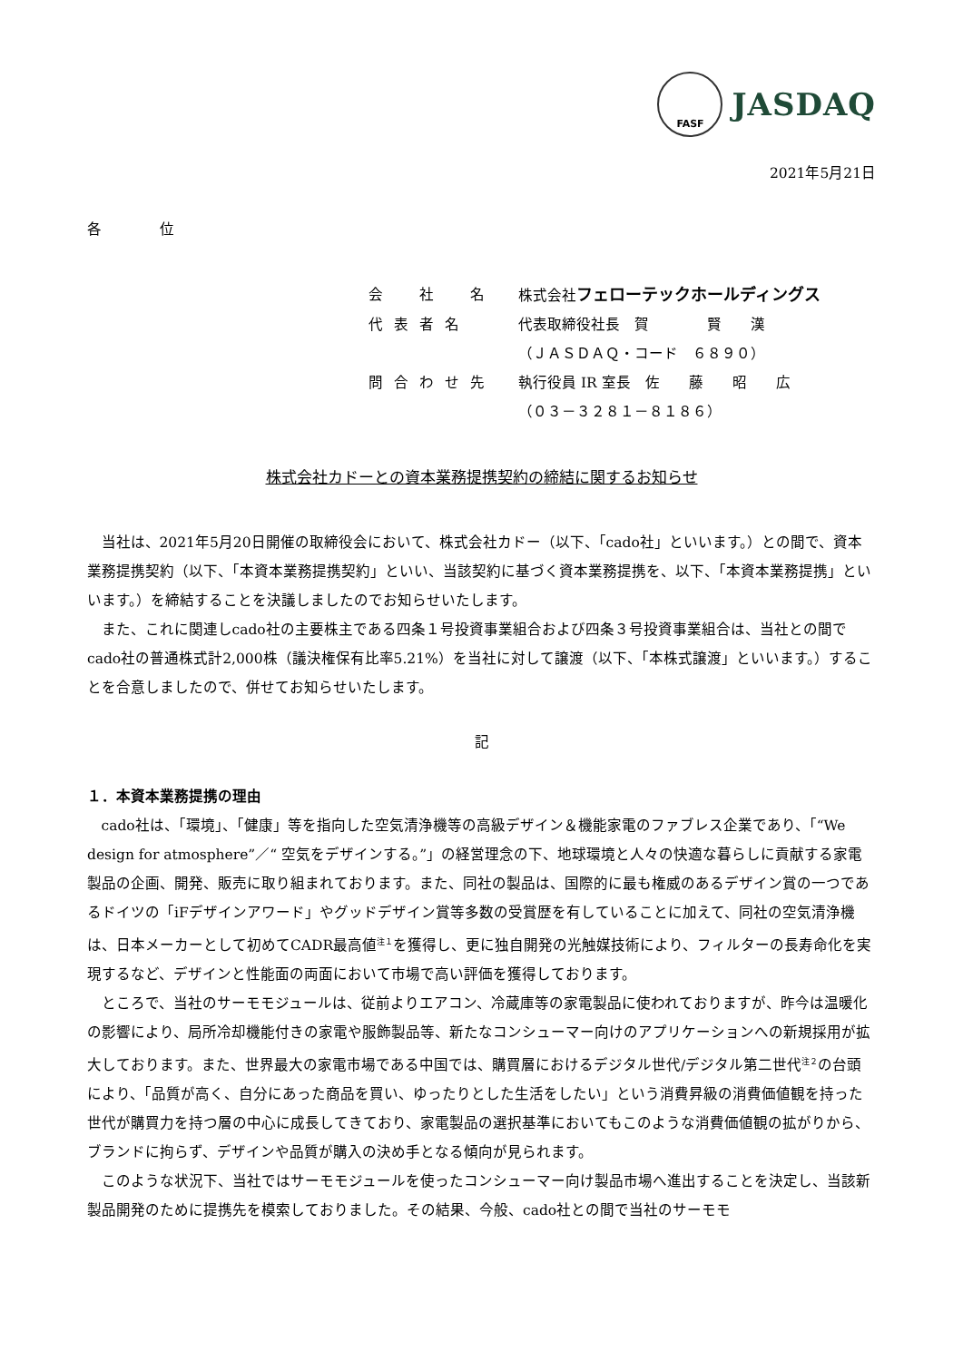FASF
JASDAQ
2021年5月21日
各　　　　位
| 会 社 名 | 株式会社 フェローテックホールディングス |
| 代表者名 | 代表取締役社長 賀 賢 漢 |
| | （ＪＡＳＤＡＱ・コード ６８９０） |
| 問合わせ先 | 執行役員 IR 室長 佐 藤 昭 広 |
| | （０３－３２８１－８１８６） |
株式会社カドーとの資本業務提携契約の締結に関するお知らせ
当社は、2021年5月20日開催の取締役会において、株式会社カドー（以下、「cado社」といいます。）との間で、資本業務提携契約（以下、「本資本業務提携契約」といい、当該契約に基づく資本業務提携を、以下、「本資本業務提携」といいます。）を締結することを決議しましたのでお知らせいたします。
また、これに関連しcado社の主要株主である四条１号投資事業組合および四条３号投資事業組合は、当社との間でcado社の普通株式計2,000株（議決権保有比率5.21%）を当社に対して譲渡（以下、「本株式譲渡」といいます。）することを合意しましたので、併せてお知らせいたします。
記
１．本資本業務提携の理由
cado社は、「環境」、「健康」等を指向した空気清浄機等の高級デザイン＆機能家電のファブレス企業であり、「“We design for atmosphere”／“ 空気をデザインする。”」の経営理念の下、地球環境と人々の快適な暮らしに貢献する家電製品の企画、開発、販売に取り組まれております。また、同社の製品は、国際的に最も権威のあるデザイン賞の一つであるドイツの「iFデザインアワード」やグッドデザイン賞等多数の受賞歴を有していることに加えて、同社の空気清浄機は、日本メーカーとして初めてCADR最高値<sup>注１</sup>を獲得し、更に独自開発の光触媒技術により、フィルターの長寿命化を実現するなど、デザインと性能面の両面において市場で高い評価を獲得しております。
ところで、当社のサーモモジュールは、従前よりエアコン、冷蔵庫等の家電製品に使われておりますが、昨今は温暖化の影響により、局所冷却機能付きの家電や服飾製品等、新たなコンシューマー向けのアプリケーションへの新規採用が拡大しております。また、世界最大の家電市場である中国では、購買層におけるデジタル世代/デジタル第二世代<sup>注２</sup>の台頭により、「品質が高く、自分にあった商品を買い、ゆったりとした生活をしたい」という消費昇級の消費価値観を持った世代が購買力を持つ層の中心に成長してきており、家電製品の選択基準においてもこのような消費価値観の拡がりから、ブランドに拘らず、デザインや品質が購入の決め手となる傾向が見られます。
このような状況下、当社ではサーモモジュールを使ったコンシューマー向け製品市場へ進出することを決定し、当該新製品開発のために提携先を模索しておりました。その結果、今般、cado社との間で当社のサーモモ